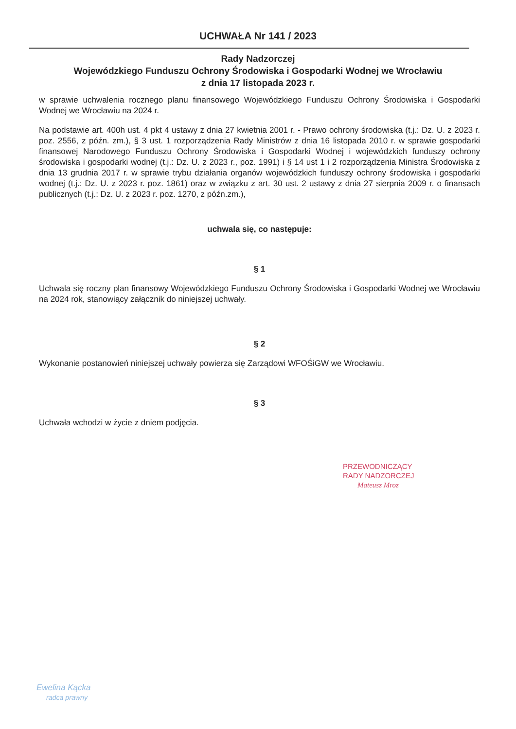UCHWAŁA Nr 141 / 2023
Rady Nadzorczej
Wojewódzkiego Funduszu Ochrony Środowiska i Gospodarki Wodnej we Wrocławiu
z dnia 17 listopada 2023 r.
w sprawie uchwalenia rocznego planu finansowego Wojewódzkiego Funduszu Ochrony Środowiska i Gospodarki Wodnej we Wrocławiu na 2024 r.
Na podstawie art. 400h ust. 4 pkt 4 ustawy z dnia 27 kwietnia 2001 r. - Prawo ochrony środowiska (t.j.: Dz. U. z 2023 r. poz. 2556, z późn. zm.), § 3 ust. 1 rozporządzenia Rady Ministrów z dnia 16 listopada 2010 r. w sprawie gospodarki finansowej Narodowego Funduszu Ochrony Środowiska i Gospodarki Wodnej i wojewódzkich funduszy ochrony środowiska i gospodarki wodnej (t.j.: Dz. U. z 2023 r., poz. 1991) i § 14 ust 1 i 2 rozporządzenia Ministra Środowiska z dnia 13 grudnia 2017 r. w sprawie trybu działania organów wojewódzkich funduszy ochrony środowiska i gospodarki wodnej (t.j.: Dz. U. z 2023 r. poz. 1861) oraz w związku z art. 30 ust. 2 ustawy z dnia 27 sierpnia 2009 r. o finansach publicznych (t.j.: Dz. U. z 2023 r. poz. 1270, z późn.zm.),
uchwala się, co następuje:
§ 1
Uchwala się roczny plan finansowy Wojewódzkiego Funduszu Ochrony Środowiska i Gospodarki Wodnej we Wrocławiu na 2024 rok, stanowiący załącznik do niniejszej uchwały.
§ 2
Wykonanie postanowień niniejszej uchwały powierza się Zarządowi WFOŚiGW we Wrocławiu.
§ 3
Uchwała wchodzi w życie z dniem podjęcia.
PRZEWODNICZĄCY
RADY NADZORCZEJ
Mateusz Mroz
Ewelina Kącka
radca prawny